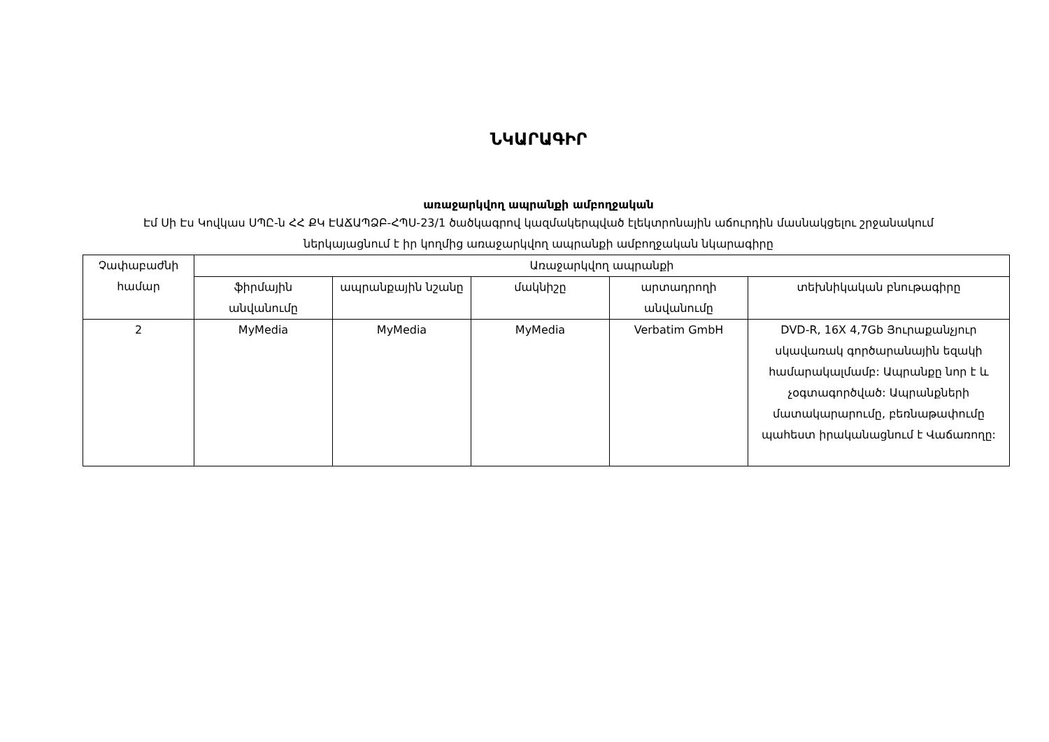ՆԿԱՐԱԳԻՐ
առաջարկվող ապրանքի ամբողջական
Էմ Սի Էս Կովկաս ՍՊԸ-ն ՀՀ ՔԿ ԷԱՃԱՊՁԲ-ՀՊՍ-23/1 ծածկագրով կազմակերպված էլեկտրոնային աճուրդին մասնակցելու շրջանակում ներկայացնում է իր կողմից առաջարկվող ապրանքի ամբողջական նկարագիրը
| Չափաբաժնի համար | Առաջարկվող ապրանքի | | | | |
| --- | --- | --- | --- | --- | --- |
| | ֆիրմային անվանումը | ապրանքային նշանը | մակնիշը | արտադրողի անվանումը | տեխնիկական բնութագիրը |
| 2 | MyMedia | MyMedia | MyMedia | Verbatim GmbH | DVD-R, 16X 4,7Gb Յուրաքանչյուր սկավառակ գործարանային եզակի համարակալմամբ: Ապրանքը նոր է և չօգտագործված: Ապրանքների մատակարարումը, բեռնաթափումը պահեստ իրականացնում է Վաճառողը: |